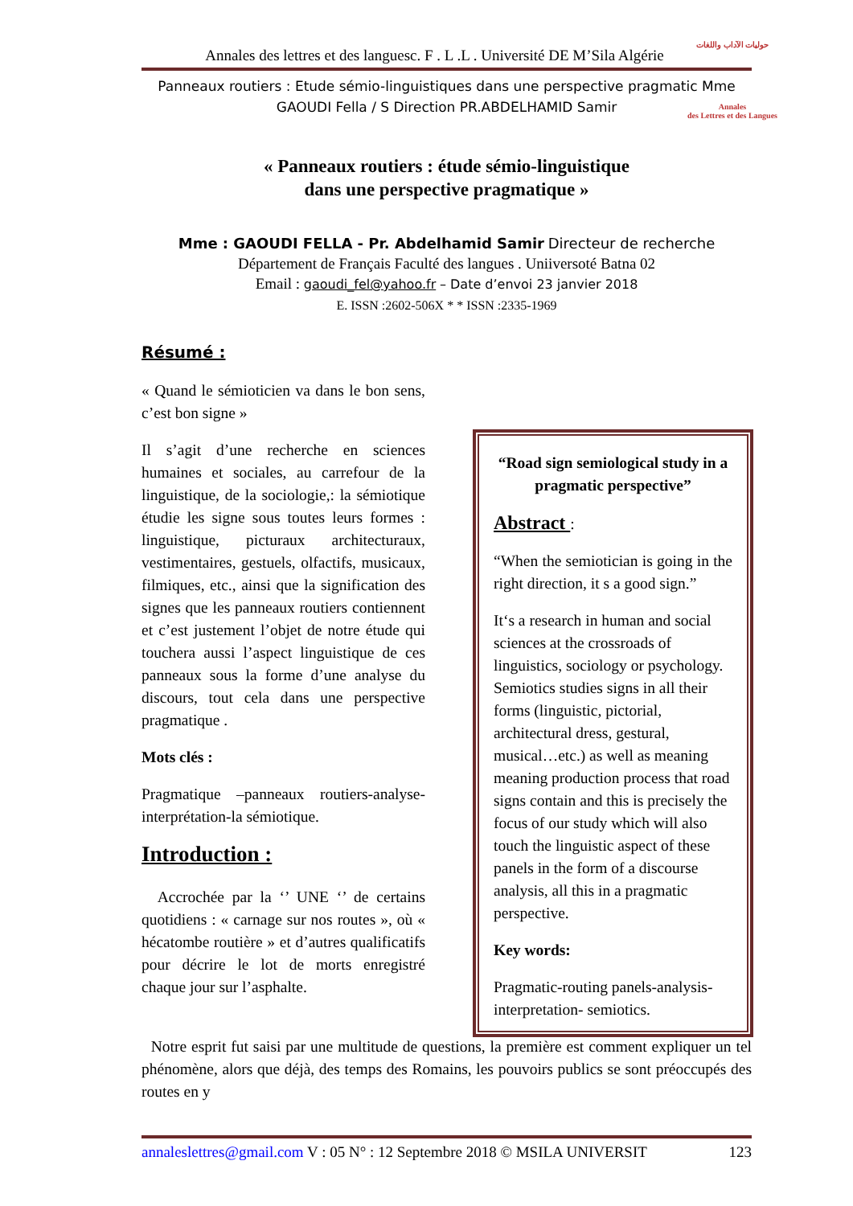حوليات الآداب واللغات
Annales
des Lettres et des Langues
Annales des lettres et des languesc. F . L .L . Université DE M’Sila Algérie
Panneaux routiers : Etude sémio-linguistiques dans une perspective pragmatic Mme
GAOUDI Fella / S Direction PR.ABDELHAMID Samir
« Panneaux routiers : étude sémio-linguistique
dans une perspective pragmatique »
Mme : GAOUDI FELLA - Pr. Abdelhamid Samir Directeur de recherche
Département de Français Faculté des langues . Uniiversoté Batna 02
Email : gaoudi_fel@yahoo.fr – Date d’envoi 23 janvier 2018
E. ISSN :2602-506X * * ISSN :2335-1969
Résumé :
« Quand le sémioticien va dans le bon sens, c’est bon signe »
Il s’agit d’une recherche en sciences humaines et sociales, au carrefour de la linguistique, de la sociologie,: la sémiotique étudie les signe sous toutes leurs formes : linguistique, picturaux architecturaux, vestimentaires, gestuels, olfactifs, musicaux, filmiques, etc., ainsi que la signification des signes que les panneaux routiers contiennent et c’est justement l’objet de notre étude qui touchera aussi l’aspect linguistique de ces panneaux sous la forme d’une analyse du discours, tout cela dans une perspective pragmatique .
Mots clés :
Pragmatique –panneaux routiers-analyse- interprétation-la sémiotique.
Introduction :
Accrochée par la ‘’ UNE ‘’ de certains quotidiens : « carnage sur nos routes », où « hécatombe routière » et d’autres qualificatifs pour décrire le lot de morts enregistré chaque jour sur l’asphalte.
“Road sign semiological study in a pragmatic perspective”
Abstract :
“When the semiotician is going in the right direction, it s a good sign.”
It‘s a research in human and social sciences at the crossroads of linguistics, sociology or psychology. Semiotics studies signs in all their forms (linguistic, pictorial, architectural dress, gestural, musical…etc.) as well as meaning meaning production process that road signs contain and this is precisely the focus of our study which will also touch the linguistic aspect of these panels in the form of a discourse analysis, all this in a pragmatic perspective.
Key words:
Pragmatic-routing panels-analysis-interpretation- semiotics.
Notre esprit fut saisi par une multitude de questions, la première est comment expliquer un tel phénomène, alors que déjà, des temps des Romains, les pouvoirs publics se sont préoccupés des routes en y
annaleslettres@gmail.com V : 05 N° : 12 Septembre 2018 © MSILA UNIVERSIT 123